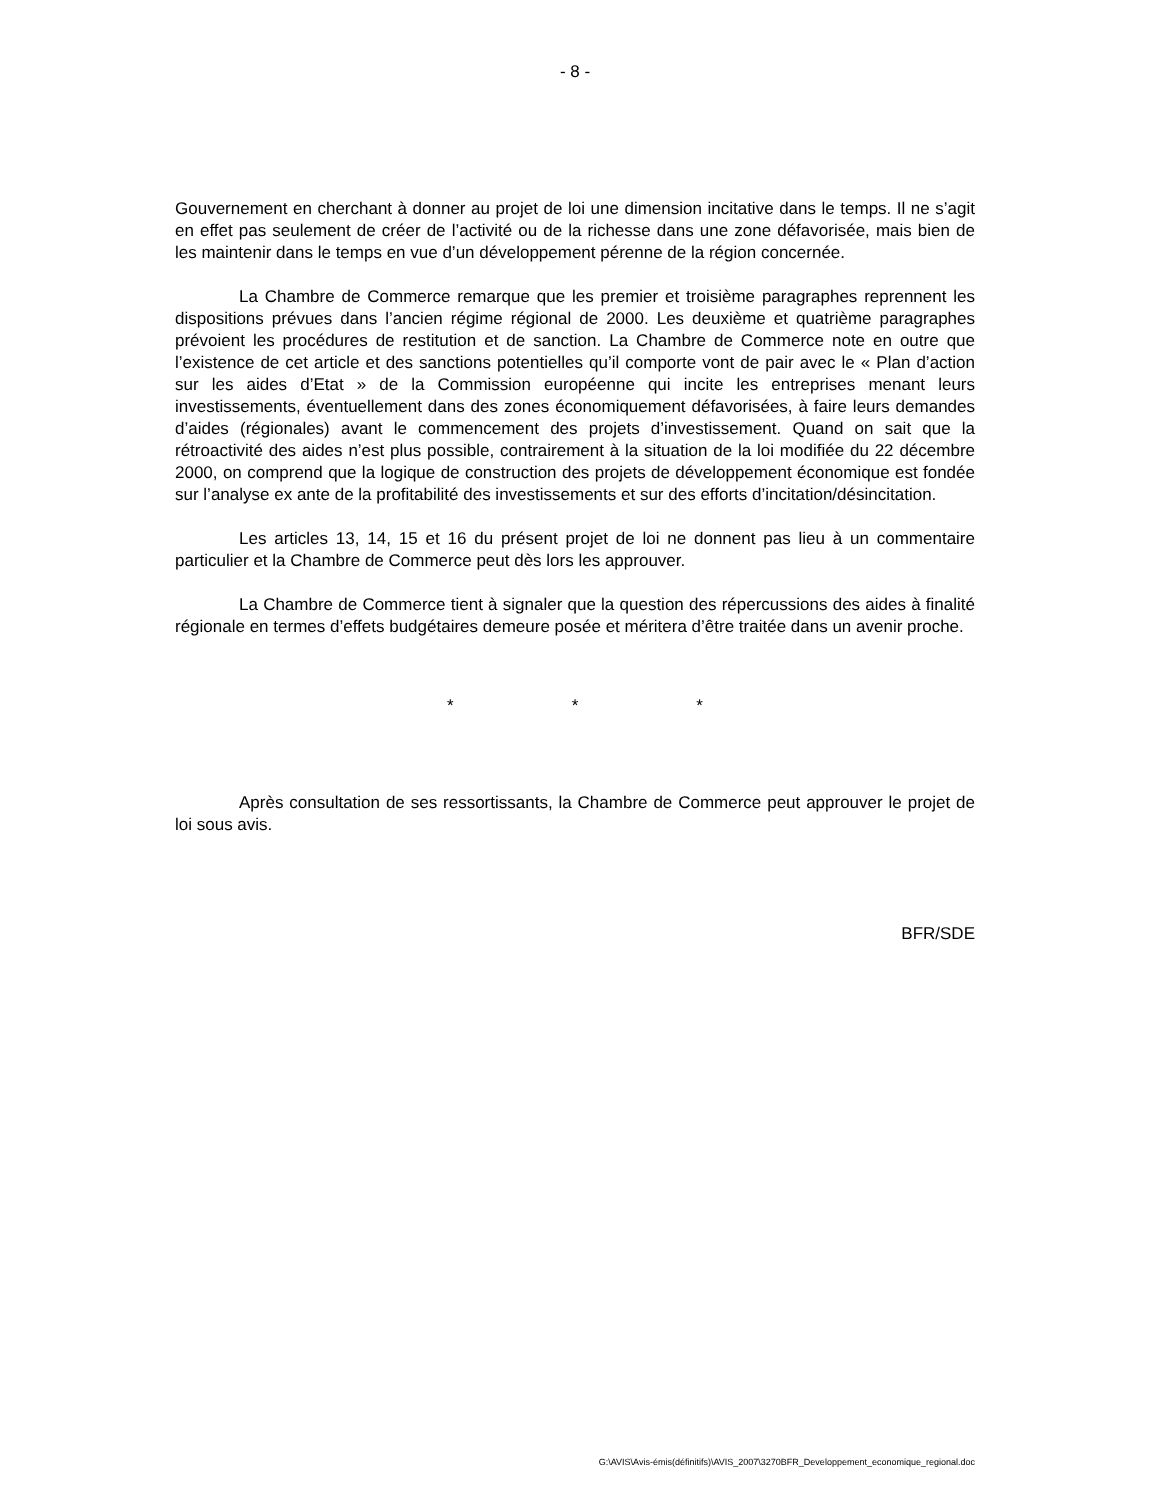- 8 -
Gouvernement en cherchant à donner au projet de loi une dimension incitative dans le temps. Il ne s’agit en effet pas seulement de créer de l’activité ou de la richesse dans une zone défavorisée, mais bien de les maintenir dans le temps en vue d’un développement pérenne de la région concernée.
La Chambre de Commerce remarque que les premier et troisième paragraphes reprennent les dispositions prévues dans l’ancien régime régional de 2000. Les deuxième et quatrième paragraphes prévoient les procédures de restitution et de sanction. La Chambre de Commerce note en outre que l’existence de cet article et des sanctions potentielles qu’il comporte vont de pair avec le « Plan d’action sur les aides d’Etat » de la Commission européenne qui incite les entreprises menant leurs investissements, éventuellement dans des zones économiquement défavorisées, à faire leurs demandes d’aides (régionales) avant le commencement des projets d’investissement. Quand on sait que la rétroactivité des aides n’est plus possible, contrairement à la situation de la loi modifiée du 22 décembre 2000, on comprend que la logique de construction des projets de développement économique est fondée sur l’analyse ex ante de la profitabilité des investissements et sur des efforts d’incitation/désincitation.
Les articles 13, 14, 15 et 16 du présent projet de loi ne donnent pas lieu à un commentaire particulier et la Chambre de Commerce peut dès lors les approuver.
La Chambre de Commerce tient à signaler que la question des répercussions des aides à finalité régionale en termes d’effets budgétaires demeure posée et méritera d’être traitée dans un avenir proche.
* * *
Après consultation de ses ressortissants, la Chambre de Commerce peut approuver le projet de loi sous avis.
BFR/SDE
G:\AVIS\Avis-émis(définitifs)\AVIS_2007\3270BFR_Developpement_economique_regional.doc